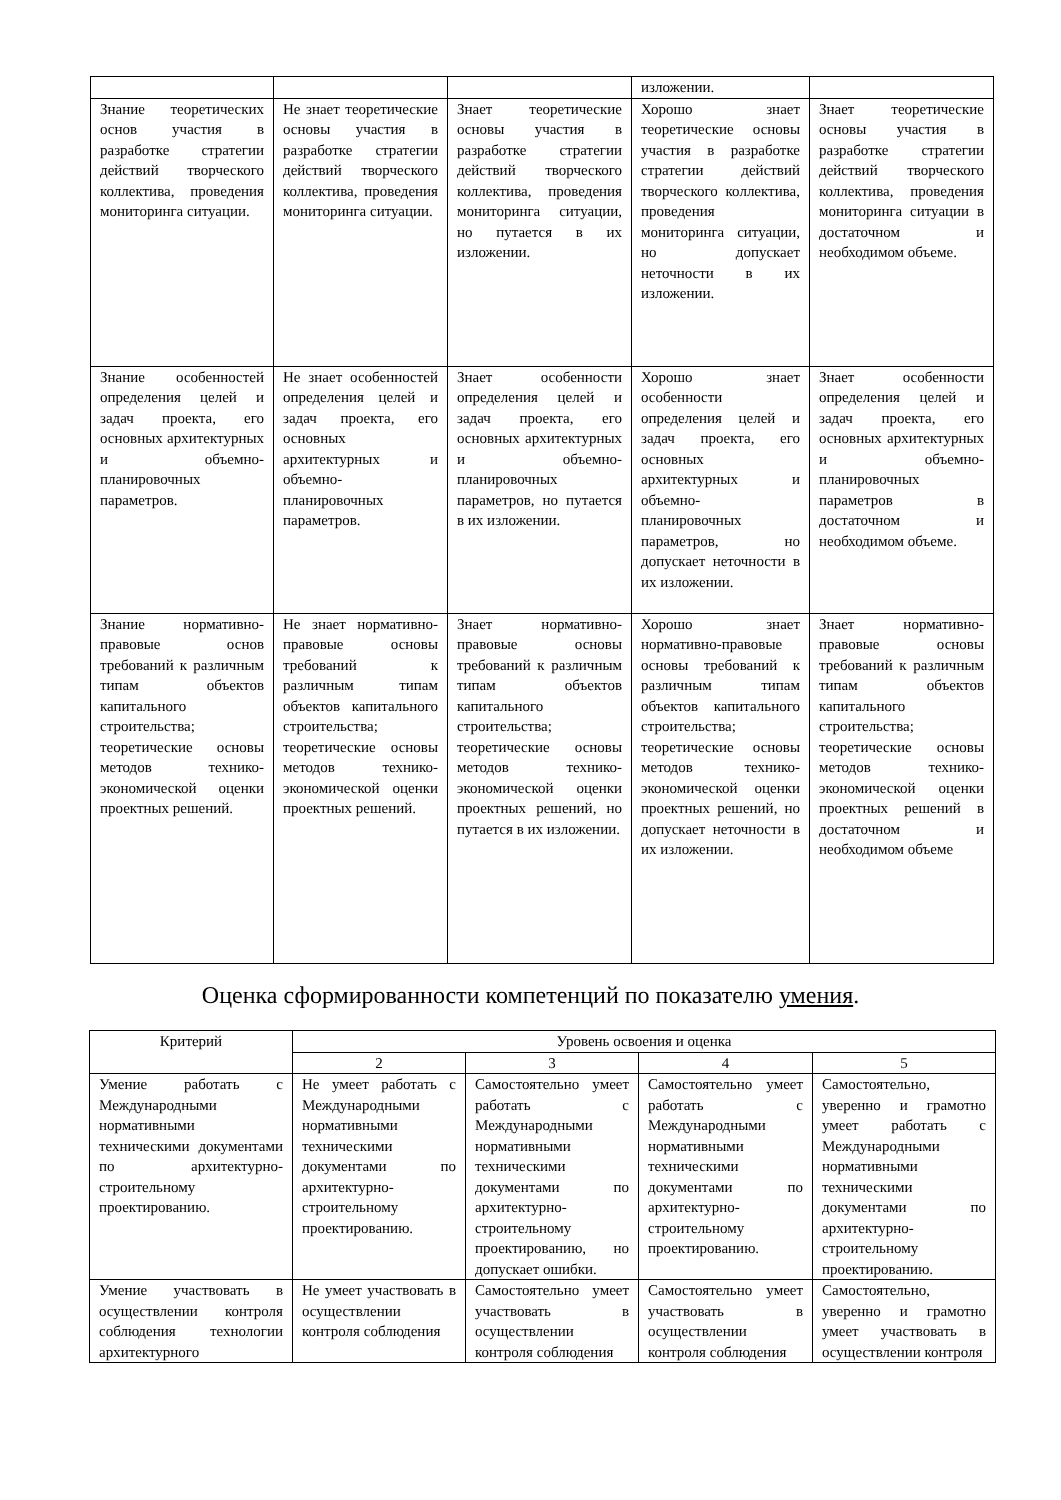| | | | изложении. | |
| Знание теоретических основ участия в разработке стратегии действий творческого коллектива, проведения мониторинга ситуации. | Не знает теоретические основы участия в разработке стратегии действий творческого коллектива, проведения мониторинга ситуации. | Знает теоретические основы участия в разработке стратегии действий творческого коллектива, проведения мониторинга ситуации, но путается в их изложении. | Хорошо знает теоретические основы участия в разработке стратегии действий творческого коллектива, проведения мониторинга ситуации, но допускает неточности в их изложении. | Знает теоретические основы участия в разработке стратегии действий творческого коллектива, проведения мониторинга ситуации в достаточном и необходимом объеме. |
| Знание особенностей определения целей и задач проекта, его основных архитектурных и объемно-планировочных параметров. | Не знает особенностей определения целей и задач проекта, его основных архитектурных и объемно-планировочных параметров. | Знает особенности определения целей и задач проекта, его основных архитектурных и объемно-планировочных параметров, но путается в их изложении. | Хорошо знает особенности определения целей и задач проекта, его основных архитектурных и объемно-планировочных параметров, но допускает неточности в их изложении. | Знает особенности определения целей и задач проекта, его основных архитектурных и объемно-планировочных параметров в достаточном и необходимом объеме. |
| Знание нормативно-правовые основ требований к различным типам объектов капитального строительства; теоретические основы методов технико-экономической оценки проектных решений. | Не знает нормативно-правовые основы требований к различным типам объектов капитального строительства; теоретические основы методов технико-экономической оценки проектных решений. | Знает нормативно-правовые основы требований к различным типам объектов капитального строительства; теоретические основы методов технико-экономической оценки проектных решений, но путается в их изложении. | Хорошо знает нормативно-правовые основы требований к различным типам объектов капитального строительства; теоретические основы методов технико-экономической оценки проектных решений, но допускает неточности в их изложении. | Знает нормативно-правовые основы требований к различным типам объектов капитального строительства; теоретические основы методов технико-экономической оценки проектных решений в достаточном и необходимом объеме |
Оценка сформированности компетенций по показателю умения.
| Критерий | Уровень освоения и оценка | | | |
| --- | --- | --- | --- | --- |
| | 2 | 3 | 4 | 5 |
| Умение работать с Международными нормативными техническими документами по архитектурно-строительному проектированию. | Не умеет работать с Международными нормативными техническими документами по архитектурно-строительному проектированию. | Самостоятельно умеет работать с Международными нормативными техническими документами по архитектурно-строительному проектированию, но допускает ошибки. | Самостоятельно умеет работать с Международными нормативными техническими документами по архитектурно-строительному проектированию. | Самостоятельно, уверенно и грамотно умеет работать с Международными нормативными техническими документами по архитектурно-строительному проектированию. |
| Умение участвовать в осуществлении контроля соблюдения технологии архитектурного | Не умеет участвовать в осуществлении контроля соблюдения | Самостоятельно умеет участвовать в осуществлении контроля соблюдения | Самостоятельно умеет участвовать в осуществлении контроля соблюдения | Самостоятельно, уверенно и грамотно умеет участвовать в осуществлении контроля |